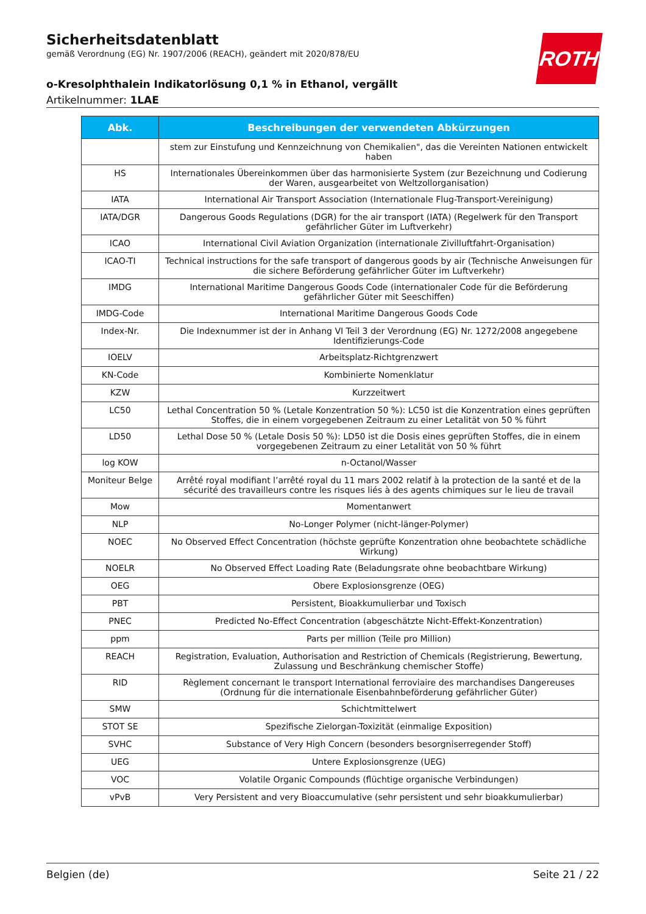Sicherheitsdatenblatt
gemäß Verordnung (EG) Nr. 1907/2006 (REACH), geändert mit 2020/878/EU
o-Kresolphthalein Indikatorlösung 0,1 % in Ethanol, vergällt
Artikelnummer: 1LAE
ROTH
| Abk. | Beschreibungen der verwendeten Abkürzungen |
| --- | --- |
| | stem zur Einstufung und Kennzeichnung von Chemikalien", das die Vereinten Nationen entwickelt haben |
| HS | Internationales Übereinkommen über das harmonisierte System (zur Bezeichnung und Codierung der Waren, ausgearbeitet von Weltzollorganisation) |
| IATA | International Air Transport Association (Internationale Flug-Transport-Vereinigung) |
| IATA/DGR | Dangerous Goods Regulations (DGR) for the air transport (IATA) (Regelwerk für den Transport gefährlicher Güter im Luftverkehr) |
| ICAO | International Civil Aviation Organization (internationale Zivilluftfahrt-Organisation) |
| ICAO-TI | Technical instructions for the safe transport of dangerous goods by air (Technische Anweisungen für die sichere Beförderung gefährlicher Güter im Luftverkehr) |
| IMDG | International Maritime Dangerous Goods Code (internationaler Code für die Beförderung gefährlicher Güter mit Seeschiffen) |
| IMDG-Code | International Maritime Dangerous Goods Code |
| Index-Nr. | Die Indexnummer ist der in Anhang VI Teil 3 der Verordnung (EG) Nr. 1272/2008 angegebene Identifizierungs-Code |
| IOELV | Arbeitsplatz-Richtgrenzwert |
| KN-Code | Kombinierte Nomenklatur |
| KZW | Kurzzeitwert |
| LC50 | Lethal Concentration 50 % (Letale Konzentration 50 %): LC50 ist die Konzentration eines geprüften Stoffes, die in einem vorgegebenen Zeitraum zu einer Letalität von 50 % führt |
| LD50 | Lethal Dose 50 % (Letale Dosis 50 %): LD50 ist die Dosis eines geprüften Stoffes, die in einem vorgegebenen Zeitraum zu einer Letalität von 50 % führt |
| log KOW | n-Octanol/Wasser |
| Moniteur Belge | Arrêté royal modifiant l’arrêté royal du 11 mars 2002 relatif à la protection de la santé et de la sécurité des travailleurs contre les risques liés à des agents chimiques sur le lieu de travail |
| Mow | Momentanwert |
| NLP | No-Longer Polymer (nicht-länger-Polymer) |
| NOEC | No Observed Effect Concentration (höchste geprüfte Konzentration ohne beobachtete schädliche Wirkung) |
| NOELR | No Observed Effect Loading Rate (Beladungsrate ohne beobachtbare Wirkung) |
| OEG | Obere Explosionsgrenze (OEG) |
| PBT | Persistent, Bioakkumulierbar und Toxisch |
| PNEC | Predicted No-Effect Concentration (abgeschätzte Nicht-Effekt-Konzentration) |
| ppm | Parts per million (Teile pro Million) |
| REACH | Registration, Evaluation, Authorisation and Restriction of Chemicals (Registrierung, Bewertung, Zulassung und Beschränkung chemischer Stoffe) |
| RID | Règlement concernant le transport International ferroviaire des marchandises Dangereuses (Ordnung für die internationale Eisenbahnbeförderung gefährlicher Güter) |
| SMW | Schichtmittelwert |
| STOT SE | Spezifische Zielorgan-Toxizität (einmalige Exposition) |
| SVHC | Substance of Very High Concern (besonders besorgniserregender Stoff) |
| UEG | Untere Explosionsgrenze (UEG) |
| VOC | Volatile Organic Compounds (flüchtige organische Verbindungen) |
| vPvB | Very Persistent and very Bioaccumulative (sehr persistent und sehr bioakkumulierbar) |
Belgien (de) Seite 21 / 22